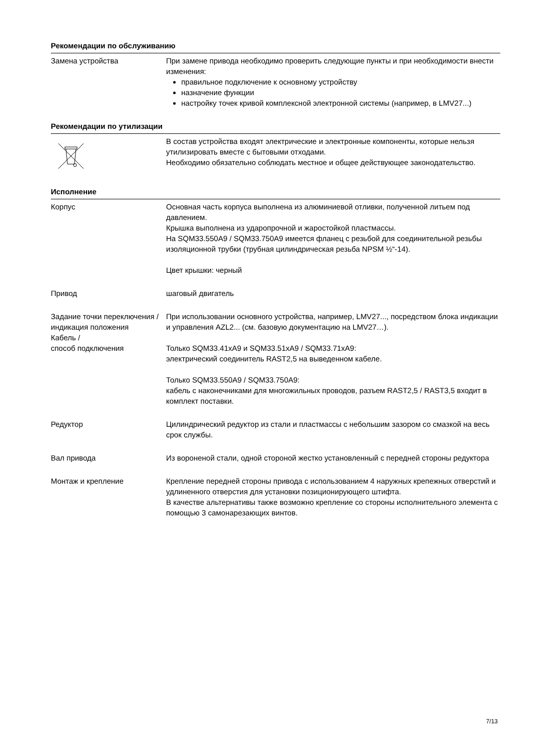Рекомендации по обслуживанию
Замена устройства При замене привода необходимо проверить следующие пункты и при необходимости внести изменения:
правильное подключение к основному устройству
назначение функции
настройку точек кривой комплексной электронной системы (например, в LMV27...)
Рекомендации по утилизации
В состав устройства входят электрические и электронные компоненты, которые нельзя утилизировать вместе с бытовыми отходами.
Необходимо обязательно соблюдать местное и общее действующее законодательство.
Исполнение
Корпус Основная часть корпуса выполнена из алюминиевой отливки, полученной литьем под давлением.
Крышка выполнена из ударопрочной и жаростойкой пластмассы.
На SQM33.550A9 / SQM33.750A9 имеется фланец с резьбой для соединительной резьбы изоляционной трубки (трубная цилиндрическая резьба NPSM ½“-14).
Цвет крышки: черный
Привод шаговый двигатель
Задание точки переключения / индикация положения
Кабель /
способ подключения
При использовании основного устройства, например, LMV27..., посредством блока индикации и управления AZL2... (см. базовую документацию на LMV27…).
Только SQM33.41xA9 и SQM33.51xA9 / SQM33.71xA9:
электрический соединитель RAST2,5 на выведенном кабеле.
Только SQM33.550A9 / SQM33.750A9:
кабель с наконечниками для многожильных проводов, разъем RAST2,5 / RAST3,5 входит в комплект поставки.
Редуктор Цилиндрический редуктор из стали и пластмассы с небольшим зазором со смазкой на весь срок службы.
Вал привода Из вороненой стали, одной стороной жестко установленный с передней стороны редуктора
Монтаж и крепление Крепление передней стороны привода с использованием 4 наружных крепежных отверстий и удлиненного отверстия для установки позиционирующего штифта.
В качестве альтернативы также возможно крепление со стороны исполнительного элемента с помощью 3 самонарезающих винтов.
7/13